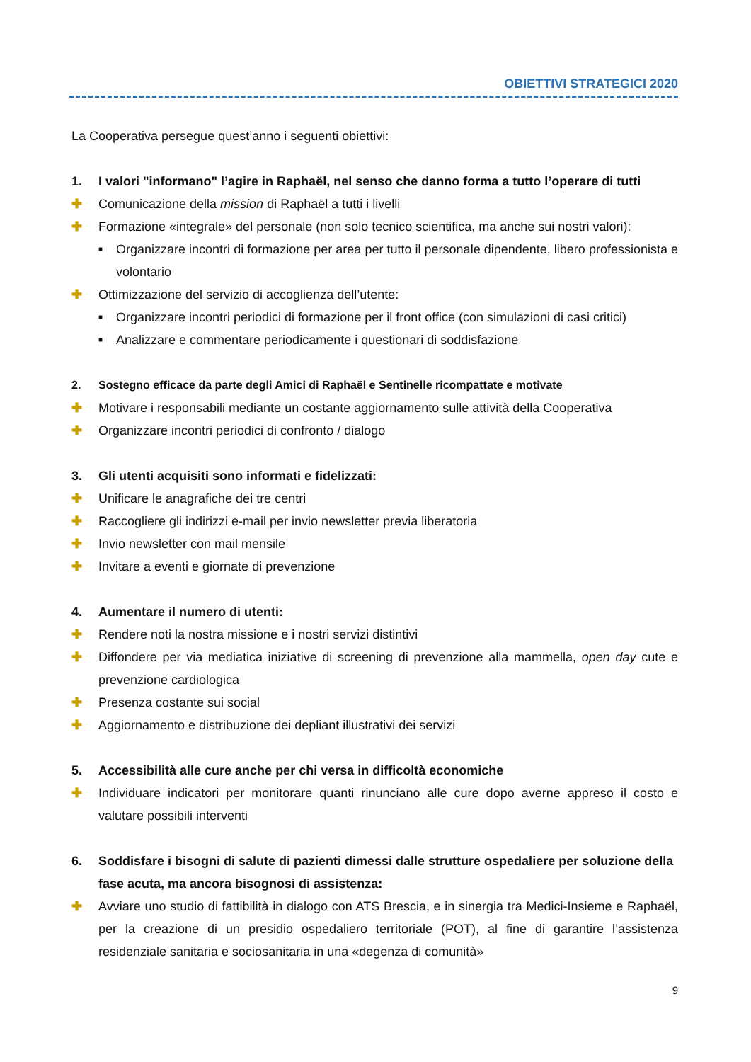OBIETTIVI STRATEGICI 2020
La Cooperativa persegue quest’anno i seguenti obiettivi:
1. I valori "informano" l’agire in Raphaël, nel senso che danno forma a tutto l’operare di tutti
✚ Comunicazione della mission di Raphaël a tutti i livelli
✚ Formazione «integrale» del personale (non solo tecnico scientifica, ma anche sui nostri valori):
■ Organizzare incontri di formazione per area per tutto il personale dipendente, libero professionista e volontario
✚ Ottimizzazione del servizio di accoglienza dell’utente:
■ Organizzare incontri periodici di formazione per il front office (con simulazioni di casi critici)
■ Analizzare e commentare periodicamente i questionari di soddisfazione
2. Sostegno efficace da parte degli Amici di Raphaël e Sentinelle ricompattate e motivate
✚ Motivare i responsabili mediante un costante aggiornamento sulle attività della Cooperativa
✚ Organizzare incontri periodici di confronto / dialogo
3. Gli utenti acquisiti sono informati e fidelizzati:
✚ Unificare le anagrafiche dei tre centri
✚ Raccogliere gli indirizzi e-mail per invio newsletter previa liberatoria
✚ Invio newsletter con mail mensile
✚ Invitare a eventi e giornate di prevenzione
4. Aumentare il numero di utenti:
✚ Rendere noti la nostra missione e i nostri servizi distintivi
✚ Diffondere per via mediatica iniziative di screening di prevenzione alla mammella, open day cute e prevenzione cardiologica
✚ Presenza costante sui social
✚ Aggiornamento e distribuzione dei depliant illustrativi dei servizi
5. Accessibilità alle cure anche per chi versa in difficoltà economiche
✚ Individuare indicatori per monitorare quanti rinunciano alle cure dopo averne appreso il costo e valutare possibili interventi
6. Soddisfare i bisogni di salute di pazienti dimessi dalle strutture ospedaliere per soluzione della fase acuta, ma ancora bisognosi di assistenza:
✚ Avviare uno studio di fattibilità in dialogo con ATS Brescia, e in sinergia tra Medici-Insieme e Raphaël, per la creazione di un presidio ospedaliero territoriale (POT), al fine di garantire l’assistenza residenziale sanitaria e sociosanitaria in una «degenza di comunità»
9